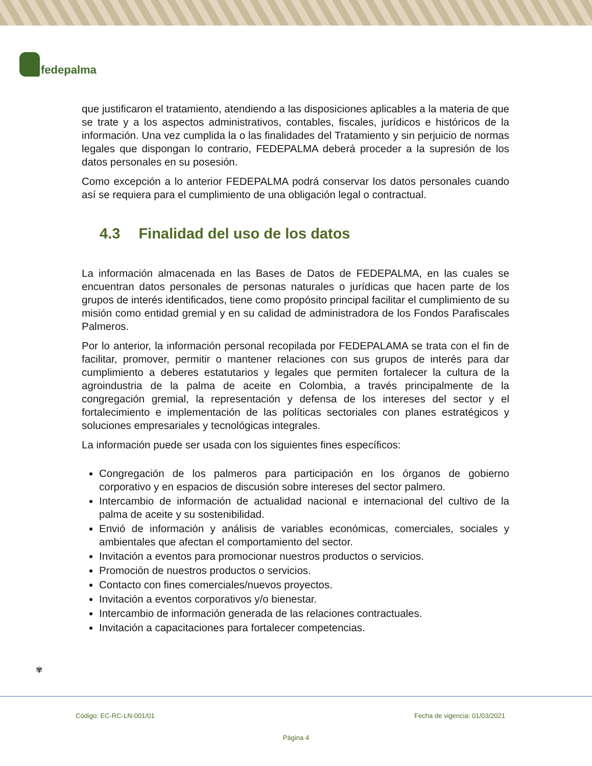fedepalma
que justificaron el tratamiento, atendiendo a las disposiciones aplicables a la materia de que se trate y a los aspectos administrativos, contables, fiscales, jurídicos e históricos de la información. Una vez cumplida la o las finalidades del Tratamiento y sin perjuicio de normas legales que dispongan lo contrario, FEDEPALMA deberá proceder a la supresión de los datos personales en su posesión.
Como excepción a lo anterior FEDEPALMA podrá conservar los datos personales cuando así se requiera para el cumplimiento de una obligación legal o contractual.
4.3 Finalidad del uso de los datos
La información almacenada en las Bases de Datos de FEDEPALMA, en las cuales se encuentran datos personales de personas naturales o jurídicas que hacen parte de los grupos de interés identificados, tiene como propósito principal facilitar el cumplimiento de su misión como entidad gremial y en su calidad de administradora de los Fondos Parafiscales Palmeros.
Por lo anterior, la información personal recopilada por FEDEPALAMA se trata con el fin de facilitar, promover, permitir o mantener relaciones con sus grupos de interés para dar cumplimiento a deberes estatutarios y legales que permiten fortalecer la cultura de la agroindustria de la palma de aceite en Colombia, a través principalmente de la congregación gremial, la representación y defensa de los intereses del sector y el fortalecimiento e implementación de las políticas sectoriales con planes estratégicos y soluciones empresariales y tecnológicas integrales.
La información puede ser usada con los siguientes fines específicos:
Congregación de los palmeros para participación en los órganos de gobierno corporativo y en espacios de discusión sobre intereses del sector palmero.
Intercambio de información de actualidad nacional e internacional del cultivo de la palma de aceite y su sostenibilidad.
Envió de información y análisis de variables económicas, comerciales, sociales y ambientales que afectan el comportamiento del sector.
Invitación a eventos para promocionar nuestros productos o servicios.
Promoción de nuestros productos o servicios.
Contacto con fines comerciales/nuevos proyectos.
Invitación a eventos corporativos y/o bienestar.
Intercambio de información generada de las relaciones contractuales.
Invitación a capacitaciones para fortalecer competencias.
✾
Código: EC-RC-LN-001/01 Fecha de vigencia: 01/03/2021
Página 4